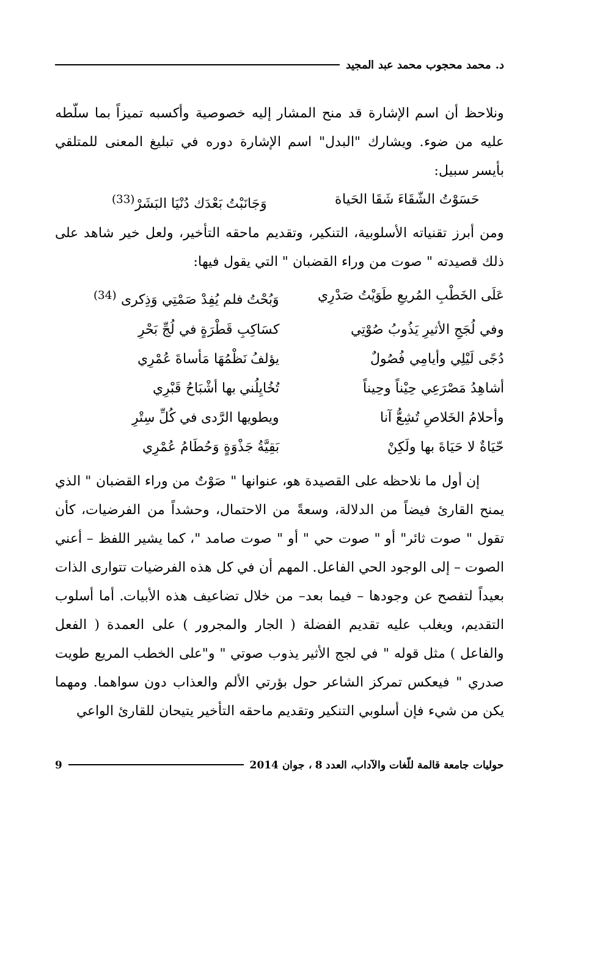د. محمد محجوب محمد عبد المجيد
ونلاحظ أن اسم الإشارة قد منح المشار إليه خصوصية وأكسبه تميزاً بما سلّطه عليه من ضوء. ويشارك "البدل" اسم الإشارة دوره في تبليغ المعنى للمتلقي بأيسر سبيل:
حَسَوْتُ الشّقَاءَ شَقَا الحَياة وَجَانَبْتُ بَعْدَك دُنْيَا البَشَرْ<sup>(33)</sup>
ومن أبرز تقنياته الأسلوبية، التنكير، وتقديم ماحقه التأخير، ولعل خير شاهد على ذلك قصيدته " صوت من وراء القضبان " التي يقول فيها:
عَلَى الخَطْبِ المُريعِ طَوَيْتُ صَدْرِي وَبُحْتُ فلم يُفِدْ صَمْتِي وَذِكرى <sup>(34)</sup>
وفي لُجَجِ الأثيرِ يَذُوبُ صُوْتِي كسَاكِبِ قَطْرَةٍ في لُجِّ بَحْرِ
دُجًى لَيْلِي وأيامِي فُصُولٌ يؤلفُ نَظْمُهَا مَأساةَ عُمْرِي
أشاهِدُ مَصْرَعِي حِيْناً وحِيناً تُخُايِلُني بها أشْبَاحُ قَبْرِي
وأحلامُ الخَلاصِ تُشِعُّ آنا ويطويها الرَّدى في كُلِّ سِتْرِ
حّيَاةٌ لا حَيَاةَ بها ولَكِنْ بَقِيَّةُ جَذْوَةٍ وَحُطَامُ عُمْرِي
إن أول ما نلاحظه على القصيدة هو، عنوانها " صَوْتٌ من وراء القضبان " الذي يمنح القارئ فيضاً من الدلالة، وسعةً من الاحتمال، وحشداً من الفرضيات، كأن تقول " صوت ثائر" أو " صوت حي " أو " صوت صامد "، كما يشير اللفظ – أعني الصوت – إلى الوجود الحي الفاعل. المهم أن في كل هذه الفرضيات تتوارى الذات بعيداً لتفصح عن وجودها – فيما بعد– من خلال تضاعيف هذه الأبيات. أما أسلوب التقديم، ويغلب عليه تقديم الفضلة ( الجار والمجرور ) على العمدة ( الفعل والفاعل ) مثل قوله " في لجج الأثير يذوب صوتي " و"على الخطب المريع طويت صدري " فيعكس تمركز الشاعر حول بؤرتي الألم والعذاب دون سواهما. ومهما يكن من شيء فإن أسلوبي التنكير وتقديم ماحقه التأخير يتيحان للقارئ الواعي
حوليات جامعة قالمة للّغات والآداب، العدد 8 ، جوان 2014 9